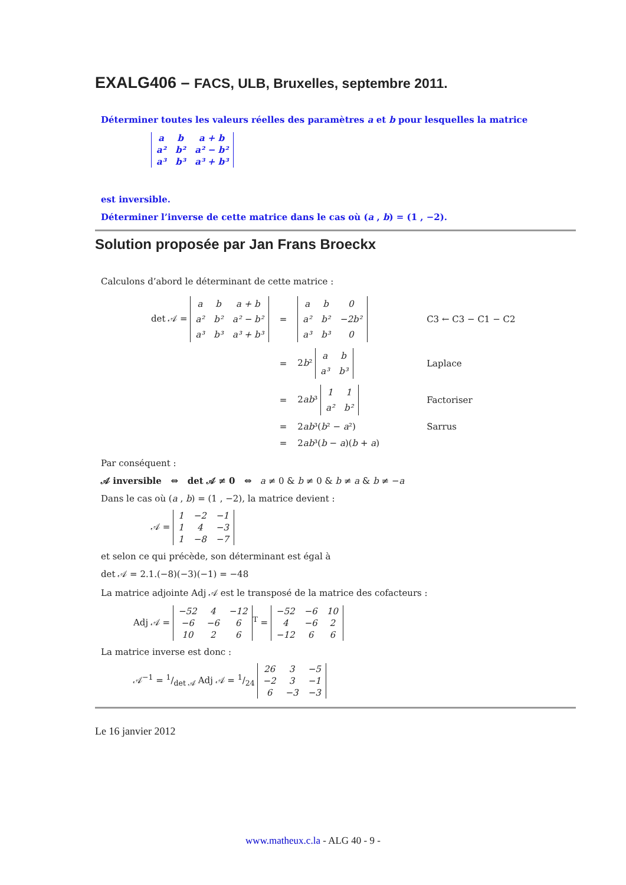EXALG406 – FACS, ULB, Bruxelles, septembre 2011.
Déterminer toutes les valeurs réelles des paramètres a et b pour lesquelles la matrice
| a | b | a + b |
| a² | b² | a² − b² |
| a³ | b³ | a³ + b³ |
est inversible.
Déterminer l’inverse de cette matrice dans le cas où (a , b) = (1 , −2).
Solution proposée par Jan Frans Broeckx
Calculons d’abord le déterminant de cette matrice :
| det 𝒜 = / a / b / a + b / / a² / b² / a² − b² / / a³ / b³ / a³ + b³ / | = | / a / b / 0 / / a² / b² / −2b² / / a³ / b³ / 0 / | C3 ← C3 − C1 − C2 |
| | = | 2 b ² / a / b / / a³ / b³ / | Laplace |
| | = | 2 ab ³ / 1 / 1 / / a² / b² / | Factoriser |
| | = | 2 ab ³( b ² − a ²) | Sarrus |
| | = | 2 ab ³( b − a )( b + a ) | |
Par conséquent :
𝒜 inversible ⇔ det 𝒜 ≠ 0 ⇔ a ≠ 0 & b ≠ 0 & b ≠ a & b ≠ −a
Dans le cas où (a , b) = (1 , −2), la matrice devient :
𝒜 =
| 1 | −2 | −1 |
| 1 | 4 | −3 |
| 1 | −8 | −7 |
et selon ce qui précède, son déterminant est égal à
det 𝒜 = 2.1.(−8)(−3)(−1) = −48
La matrice adjointe Adj 𝒜 est le transposé de la matrice des cofacteurs :
Adj 𝒜 =
| −52 | 4 | −12 |
| −6 | −6 | 6 |
| 10 | 2 | 6 |
<sup>T</sup> =
| −52 | −6 | 10 |
| 4 | −6 | 2 |
| −12 | 6 | 6 |
La matrice inverse est donc :
𝒜<sup>−1</sup> = 1/det 𝒜 Adj 𝒜 = 1/24
| 26 | 3 | −5 |
| −2 | 3 | −1 |
| 6 | −3 | −3 |
Le 16 janvier 2012
www.matheux.c.la - ALG 40 - 9 -